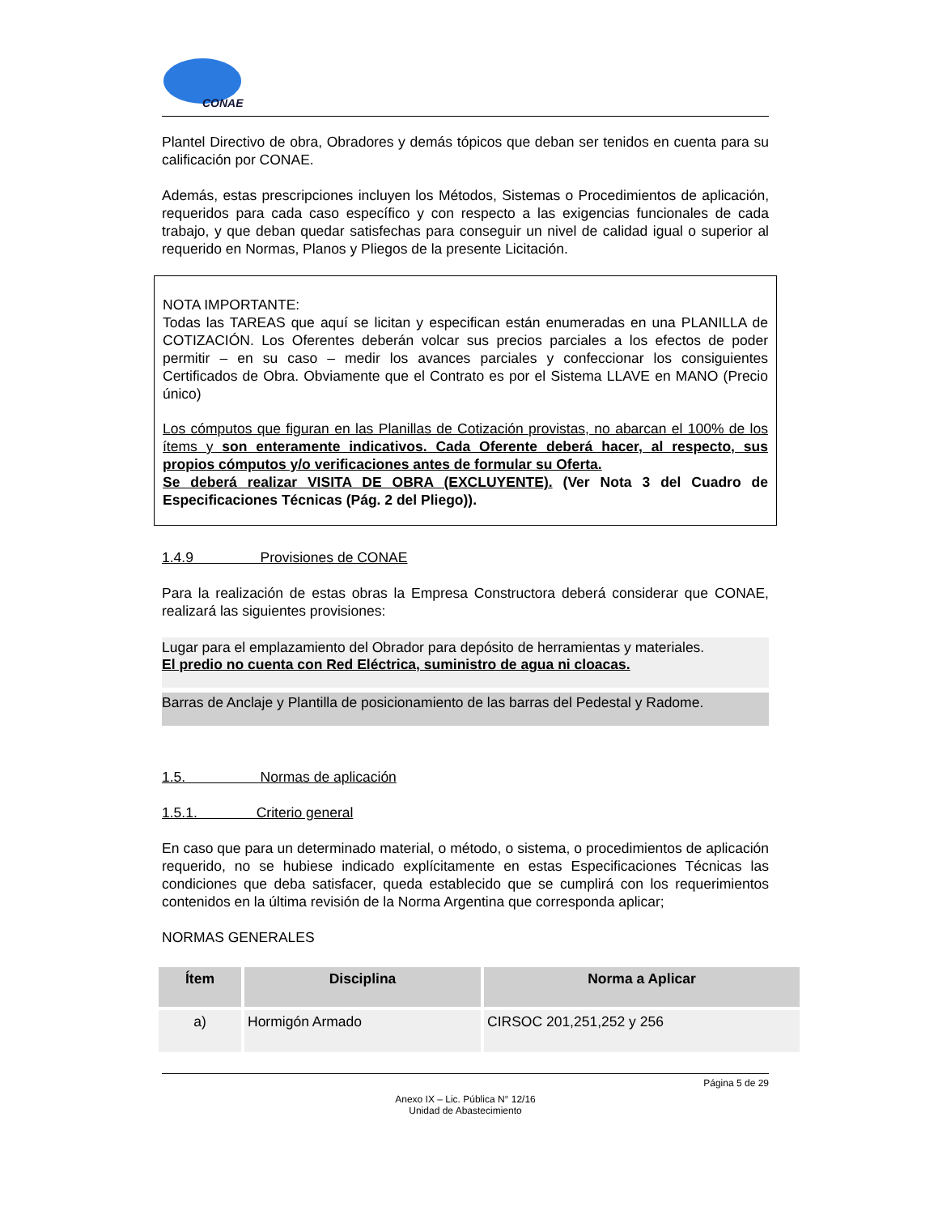CONAE
Plantel Directivo de obra, Obradores y demás tópicos que deban ser tenidos en cuenta para su calificación por CONAE.
Además, estas prescripciones incluyen los Métodos, Sistemas o Procedimientos de aplicación, requeridos para cada caso específico y con respecto a las exigencias funcionales de cada trabajo, y que deban quedar satisfechas para conseguir un nivel de calidad igual o superior al requerido en Normas, Planos y Pliegos de la presente Licitación.
NOTA IMPORTANTE:
Todas las TAREAS que aquí se licitan y especifican están enumeradas en una PLANILLA de COTIZACIÓN. Los Oferentes deberán volcar sus precios parciales a los efectos de poder permitir – en su caso – medir los avances parciales y confeccionar los consiguientes Certificados de Obra. Obviamente que el Contrato es por el Sistema LLAVE en MANO (Precio único)
Los cómputos que figuran en las Planillas de Cotización provistas, no abarcan el 100% de los ítems y son enteramente indicativos. Cada Oferente deberá hacer, al respecto, sus propios cómputos y/o verificaciones antes de formular su Oferta.
Se deberá realizar VISITA DE OBRA (EXCLUYENTE). (Ver Nota 3 del Cuadro de Especificaciones Técnicas (Pág. 2 del Pliego)).
1.4.9 Provisiones de CONAE
Para la realización de estas obras la Empresa Constructora deberá considerar que CONAE, realizará las siguientes provisiones:
Lugar para el emplazamiento del Obrador para depósito de herramientas y materiales.
El predio no cuenta con Red Eléctrica, suministro de agua ni cloacas.
Barras de Anclaje y Plantilla de posicionamiento de las barras del Pedestal y Radome.
1.5. Normas de aplicación
1.5.1. Criterio general
En caso que para un determinado material, o método, o sistema, o procedimientos de aplicación requerido, no se hubiese indicado explícitamente en estas Especificaciones Técnicas las condiciones que deba satisfacer, queda establecido que se cumplirá con los requerimientos contenidos en la última revisión de la Norma Argentina que corresponda aplicar;
NORMAS GENERALES
| Ítem | Disciplina | Norma a Aplicar |
| --- | --- | --- |
| a) | Hormigón Armado | CIRSOC 201,251,252 y 256 |
Página 5 de 29
Anexo IX – Lic. Pública N° 12/16
Unidad de Abastecimiento